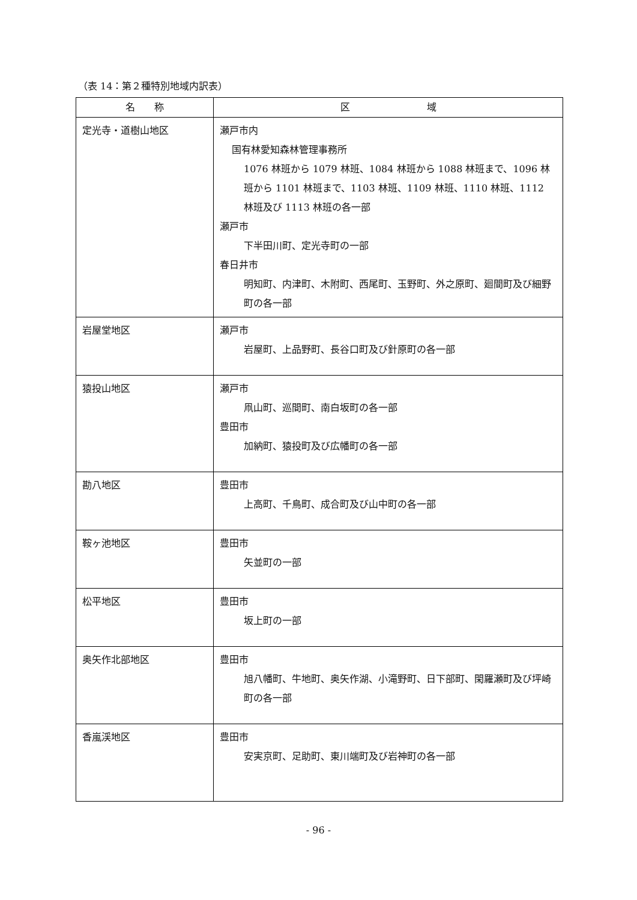（表 14：第２種特別地域内訳表）
| 名 称 | 区 域 |
| --- | --- |
| 定光寺・道樹山地区 | 瀬戸市内 国有林愛知森林管理事務所 1076 林班から 1079 林班、1084 林班から 1088 林班まで、1096 林班から 1101 林班まで、1103 林班、1109 林班、1110 林班、1112 林班及び 1113 林班の各一部 瀬戸市 下半田川町、定光寺町の一部 春日井市 明知町、内津町、木附町、西尾町、玉野町、外之原町、廻間町及び細野町の各一部 |
| 岩屋堂地区 | 瀬戸市 岩屋町、上品野町、長谷口町及び針原町の各一部 |
| 猿投山地区 | 瀬戸市 凧山町、巡間町、南白坂町の各一部 豊田市 加納町、猿投町及び広幡町の各一部 |
| 勘八地区 | 豊田市 上高町、千鳥町、成合町及び山中町の各一部 |
| 鞍ヶ池地区 | 豊田市 矢並町の一部 |
| 松平地区 | 豊田市 坂上町の一部 |
| 奥矢作北部地区 | 豊田市 旭八幡町、牛地町、奥矢作湖、小滝野町、日下部町、閑羅瀬町及び坪崎町の各一部 |
| 香嵐渓地区 | 豊田市 安実京町、足助町、東川端町及び岩神町の各一部 |
- 96 -